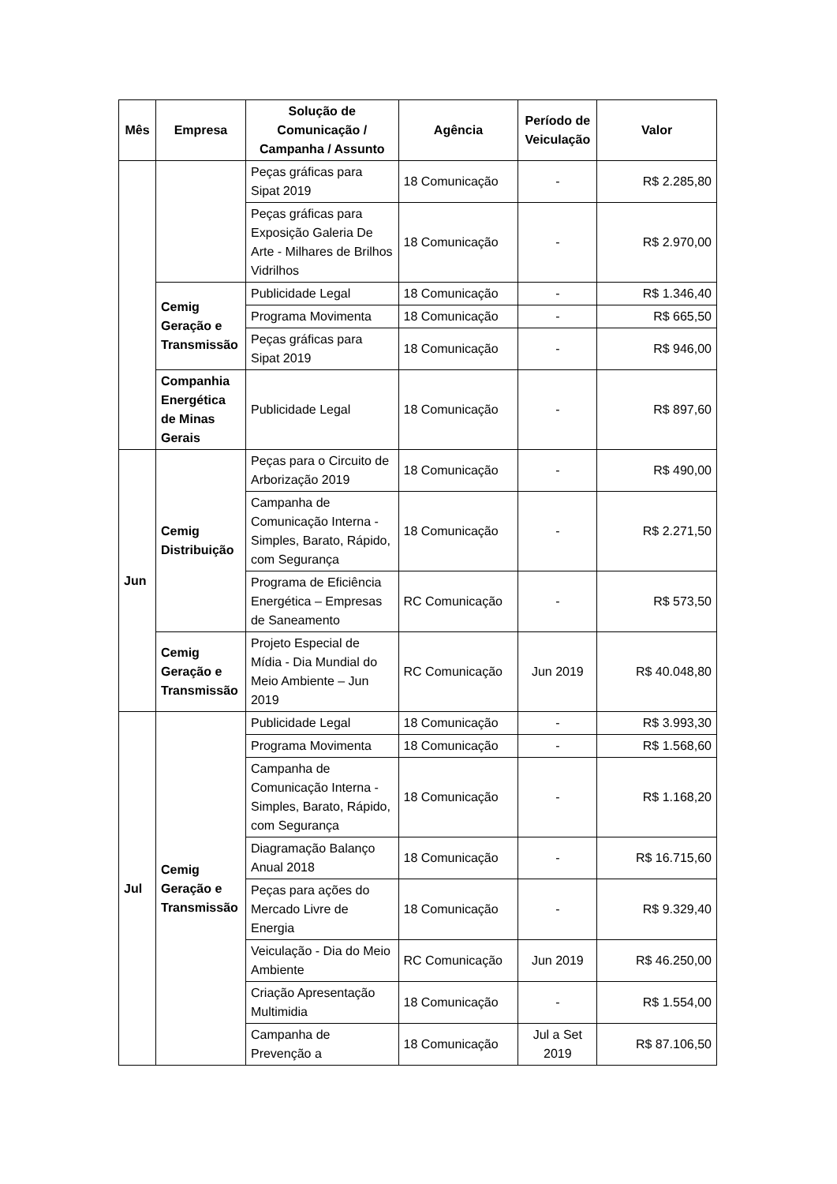| Mês | Empresa | Solução de Comunicação / Campanha / Assunto | Agência | Período de Veiculação | Valor |
| --- | --- | --- | --- | --- | --- |
| | | Peças gráficas para Sipat 2019 | 18 Comunicação | - | R$ 2.285,80 |
| | | Peças gráficas para Exposição Galeria De Arte - Milhares de Brilhos Vidrilhos | 18 Comunicação | - | R$ 2.970,00 |
| | Cemig Geração e Transmissão | Publicidade Legal | 18 Comunicação | - | R$ 1.346,40 |
| | | Programa Movimenta | 18 Comunicação | - | R$ 665,50 |
| | | Peças gráficas para Sipat 2019 | 18 Comunicação | - | R$ 946,00 |
| | Companhia Energética de Minas Gerais | Publicidade Legal | 18 Comunicação | - | R$ 897,60 |
| Jun | Cemig Distribuição | Peças para o Circuito de Arborização 2019 | 18 Comunicação | - | R$ 490,00 |
| | | Campanha de Comunicação Interna - Simples, Barato, Rápido, com Segurança | 18 Comunicação | - | R$ 2.271,50 |
| | | Programa de Eficiência Energética – Empresas de Saneamento | RC Comunicação | - | R$ 573,50 |
| | Cemig Geração e Transmissão | Projeto Especial de Mídia - Dia Mundial do Meio Ambiente – Jun 2019 | RC Comunicação | Jun 2019 | R$ 40.048,80 |
| Jul | Cemig Geração e Transmissão | Publicidade Legal | 18 Comunicação | - | R$ 3.993,30 |
| | | Programa Movimenta | 18 Comunicação | - | R$ 1.568,60 |
| | | Campanha de Comunicação Interna - Simples, Barato, Rápido, com Segurança | 18 Comunicação | - | R$ 1.168,20 |
| | | Diagramação Balanço Anual 2018 | 18 Comunicação | - | R$ 16.715,60 |
| | | Peças para ações do Mercado Livre de Energia | 18 Comunicação | - | R$ 9.329,40 |
| | | Veiculação - Dia do Meio Ambiente | RC Comunicação | Jun 2019 | R$ 46.250,00 |
| | | Criação Apresentação Multimidia | 18 Comunicação | - | R$ 1.554,00 |
| | | Campanha de Prevenção a | 18 Comunicação | Jul a Set 2019 | R$ 87.106,50 |